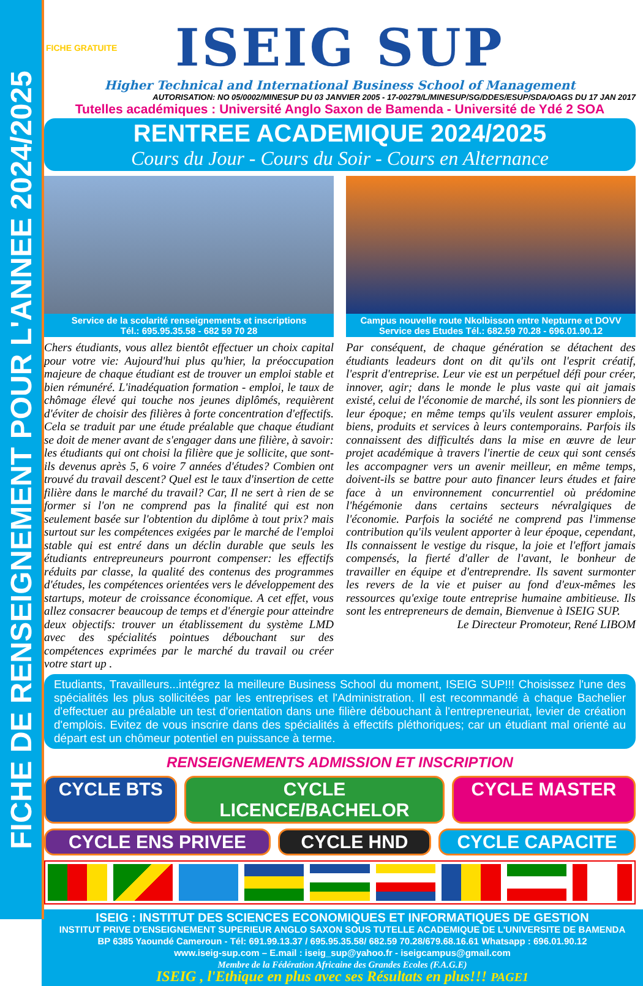FICHE DE RENSEIGNEMENT POUR L'ANNEE 2024/2025
FICHE GRATUITE
ISEIG SUP
Higher Technical and International Business School of Management
AUTORISATION: NO 05/0002/MINESUP DU 03 JANVIER 2005 - 17-00279/L/MINESUP/SG/DDES/ESUP/SDA/OAGS DU 17 JAN 2017
Tutelles académiques : Université Anglo Saxon de Bamenda - Université de Ydé 2 SOA
RENTREE ACADEMIQUE 2024/2025
Cours du Jour - Cours du Soir - Cours en Alternance
Service de la scolarité renseignements et inscriptions
Tél.: 695.95.35.58 - 682 59 70 28
Campus nouvelle route Nkolbisson entre Nepturne et DOVV
Service des Etudes Tél.: 682.59 70.28 - 696.01.90.12
Chers étudiants, vous allez bientôt effectuer un choix capital pour votre vie: Aujourd'hui plus qu'hier, la préoccupation majeure de chaque étudiant est de trouver un emploi stable et bien rémunéré. L'inadéquation formation - emploi, le taux de chômage élevé qui touche nos jeunes diplômés, requièrent d'éviter de choisir des filières à forte concentration d'effectifs. Cela se traduit par une étude préalable que chaque étudiant se doit de mener avant de s'engager dans une filière, à savoir: les étudiants qui ont choisi la filière que je sollicite, que sont-ils devenus après 5, 6 voire 7 années d'études? Combien ont trouvé du travail descent? Quel est le taux d'insertion de cette filière dans le marché du travail? Car, Il ne sert à rien de se former si l'on ne comprend pas la finalité qui est non seulement basée sur l'obtention du diplôme à tout prix? mais surtout sur les compétences exigées par le marché de l'emploi stable qui est entré dans un déclin durable que seuls les étudiants entrepreuneurs pourront compenser: les effectifs réduits par classe, la qualité des contenus des programmes d'études, les compétences orientées vers le développement des startups, moteur de croissance économique. A cet effet, vous allez consacrer beaucoup de temps et d'énergie pour atteindre deux objectifs: trouver un établissement du système LMD avec des spécialités pointues débouchant sur des compétences exprimées par le marché du travail ou créer votre start up .
Par conséquent, de chaque génération se détachent des étudiants leadeurs dont on dit qu'ils ont l'esprit créatif, l'esprit d'entreprise. Leur vie est un perpétuel défi pour créer, innover, agir; dans le monde le plus vaste qui ait jamais existé, celui de l'économie de marché, ils sont les pionniers de leur époque; en même temps qu'ils veulent assurer emplois, biens, produits et services à leurs contemporains. Parfois ils connaissent des difficultés dans la mise en œuvre de leur projet académique à travers l'inertie de ceux qui sont censés les accompagner vers un avenir meilleur, en même temps, doivent-ils se battre pour auto financer leurs études et faire face à un environnement concurrentiel où prédomine l'hégémonie dans certains secteurs névralgiques de l'économie. Parfois la société ne comprend pas l'immense contribution qu'ils veulent apporter à leur époque, cependant, Ils connaissent le vestige du risque, la joie et l'effort jamais compensés, la fierté d'aller de l'avant, le bonheur de travailler en équipe et d'entreprendre. Ils savent surmonter les revers de la vie et puiser au fond d'eux-mêmes les ressources qu'exige toute entreprise humaine ambitieuse. Ils sont les entrepreneurs de demain, Bienvenue à ISEIG SUP.
Le Directeur Promoteur, René LIBOM
Etudiants, Travailleurs...intégrez la meilleure Business School du moment, ISEIG SUP!!! Choisissez l'une des spécialités les plus sollicitées par les entreprises et l'Administration. Il est recommandé à chaque Bachelier d'effectuer au préalable un test d'orientation dans une filière débouchant à l'entrepreneuriat, levier de création d'emplois. Evitez de vous inscrire dans des spécialités à effectifs pléthoriques; car un étudiant mal orienté au départ est un chômeur potentiel en puissance à terme.
RENSEIGNEMENTS ADMISSION ET INSCRIPTION
CYCLE BTS CYCLE LICENCE/BACHELOR CYCLE MASTER
CYCLE ENS PRIVEE CYCLE HND CYCLE CAPACITE
ISEIG : INSTITUT DES SCIENCES ECONOMIQUES ET INFORMATIQUES DE GESTION
INSTITUT PRIVE D'ENSEIGNEMENT SUPERIEUR ANGLO SAXON SOUS TUTELLE ACADEMIQUE DE L'UNIVERSITE DE BAMENDA
BP 6385 Yaoundé Cameroun - Tél: 691.99.13.37 / 695.95.35.58/ 682.59 70.28/679.68.16.61 Whatsapp : 696.01.90.12
www.iseig-sup.com – E.mail : iseig_sup@yahoo.fr - iseigcampus@gmail.com
Membre de la Fédération Africaine des Grandes Ecoles (F.A.G.E)
ISEIG , l'Ethique en plus avec ses Résultats en plus!!! PAGE1